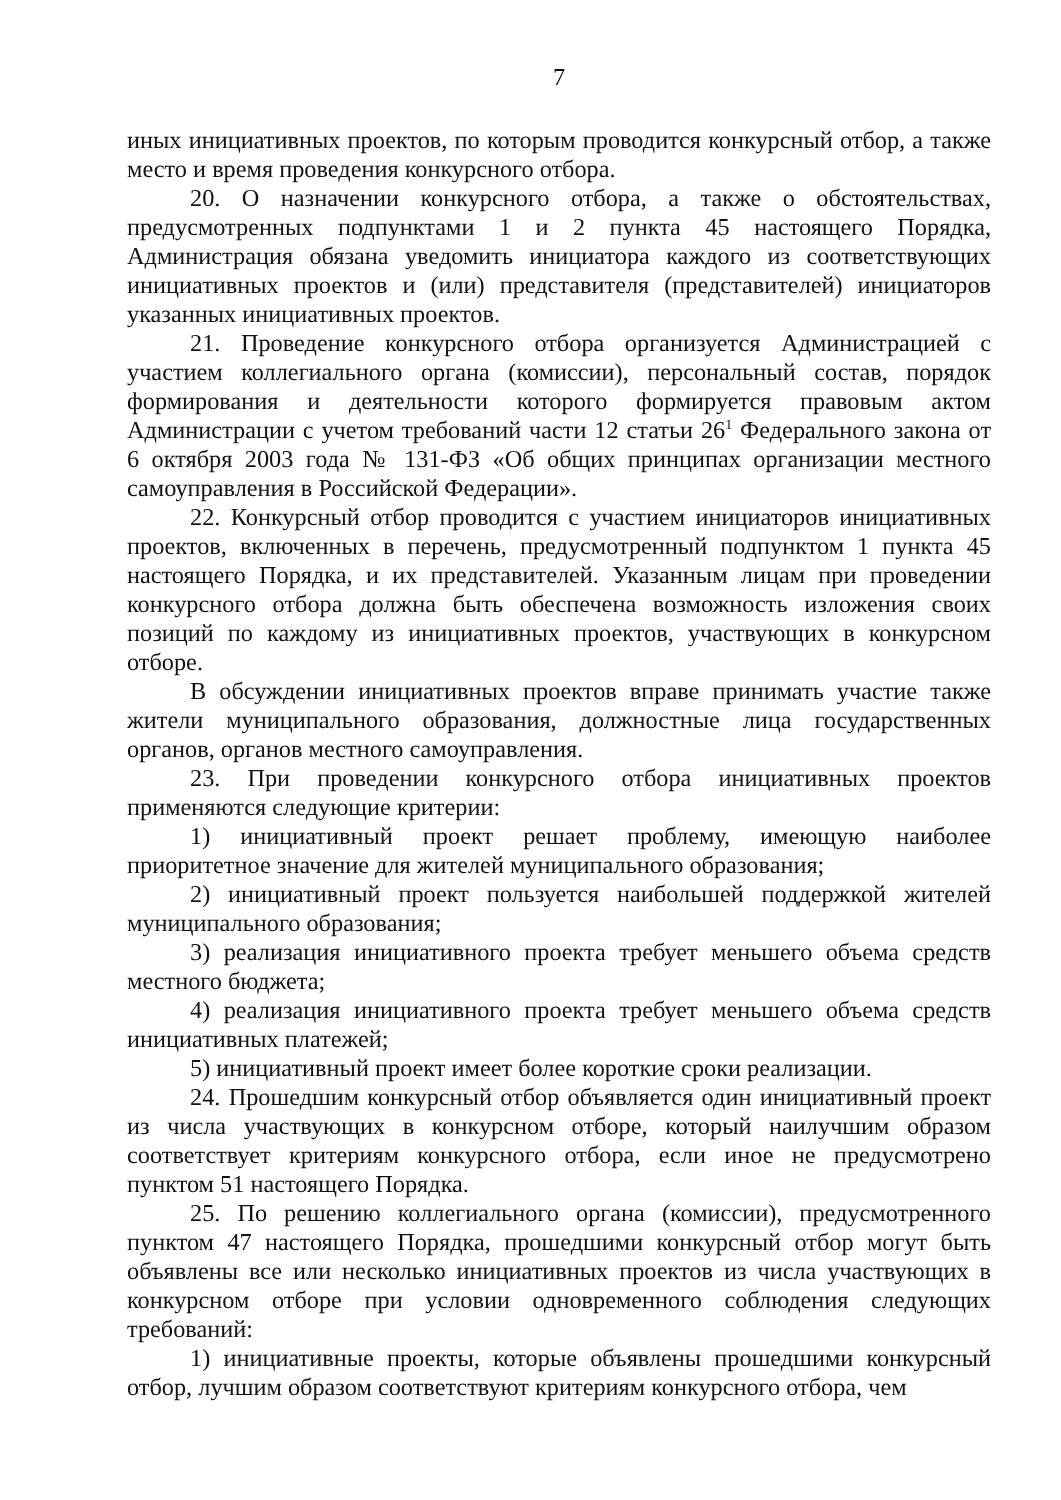7
иных инициативных проектов, по которым проводится конкурсный отбор, а также место и время проведения конкурсного отбора.
20. О назначении конкурсного отбора, а также о обстоятельствах, предусмотренных подпунктами 1 и 2 пункта 45 настоящего Порядка, Администрация обязана уведомить инициатора каждого из соответствующих инициативных проектов и (или) представителя (представителей) инициаторов указанных инициативных проектов.
21. Проведение конкурсного отбора организуется Администрацией с участием коллегиального органа (комиссии), персональный состав, порядок формирования и деятельности которого формируется правовым актом Администрации с учетом требований части 12 статьи 26<sup>1</sup> Федерального закона от 6 октября 2003 года № 131-ФЗ «Об общих принципах организации местного самоуправления в Российской Федерации».
22. Конкурсный отбор проводится с участием инициаторов инициативных проектов, включенных в перечень, предусмотренный подпунктом 1 пункта 45 настоящего Порядка, и их представителей. Указанным лицам при проведении конкурсного отбора должна быть обеспечена возможность изложения своих позиций по каждому из инициативных проектов, участвующих в конкурсном отборе.
В обсуждении инициативных проектов вправе принимать участие также жители муниципального образования, должностные лица государственных органов, органов местного самоуправления.
23. При проведении конкурсного отбора инициативных проектов применяются следующие критерии:
1) инициативный проект решает проблему, имеющую наиболее приоритетное значение для жителей муниципального образования;
2) инициативный проект пользуется наибольшей поддержкой жителей муниципального образования;
3) реализация инициативного проекта требует меньшего объема средств местного бюджета;
4) реализация инициативного проекта требует меньшего объема средств инициативных платежей;
5) инициативный проект имеет более короткие сроки реализации.
24. Прошедшим конкурсный отбор объявляется один инициативный проект из числа участвующих в конкурсном отборе, который наилучшим образом соответствует критериям конкурсного отбора, если иное не предусмотрено пунктом 51 настоящего Порядка.
25. По решению коллегиального органа (комиссии), предусмотренного пунктом 47 настоящего Порядка, прошедшими конкурсный отбор могут быть объявлены все или несколько инициативных проектов из числа участвующих в конкурсном отборе при условии одновременного соблюдения следующих требований:
1) инициативные проекты, которые объявлены прошедшими конкурсный отбор, лучшим образом соответствуют критериям конкурсного отбора, чем